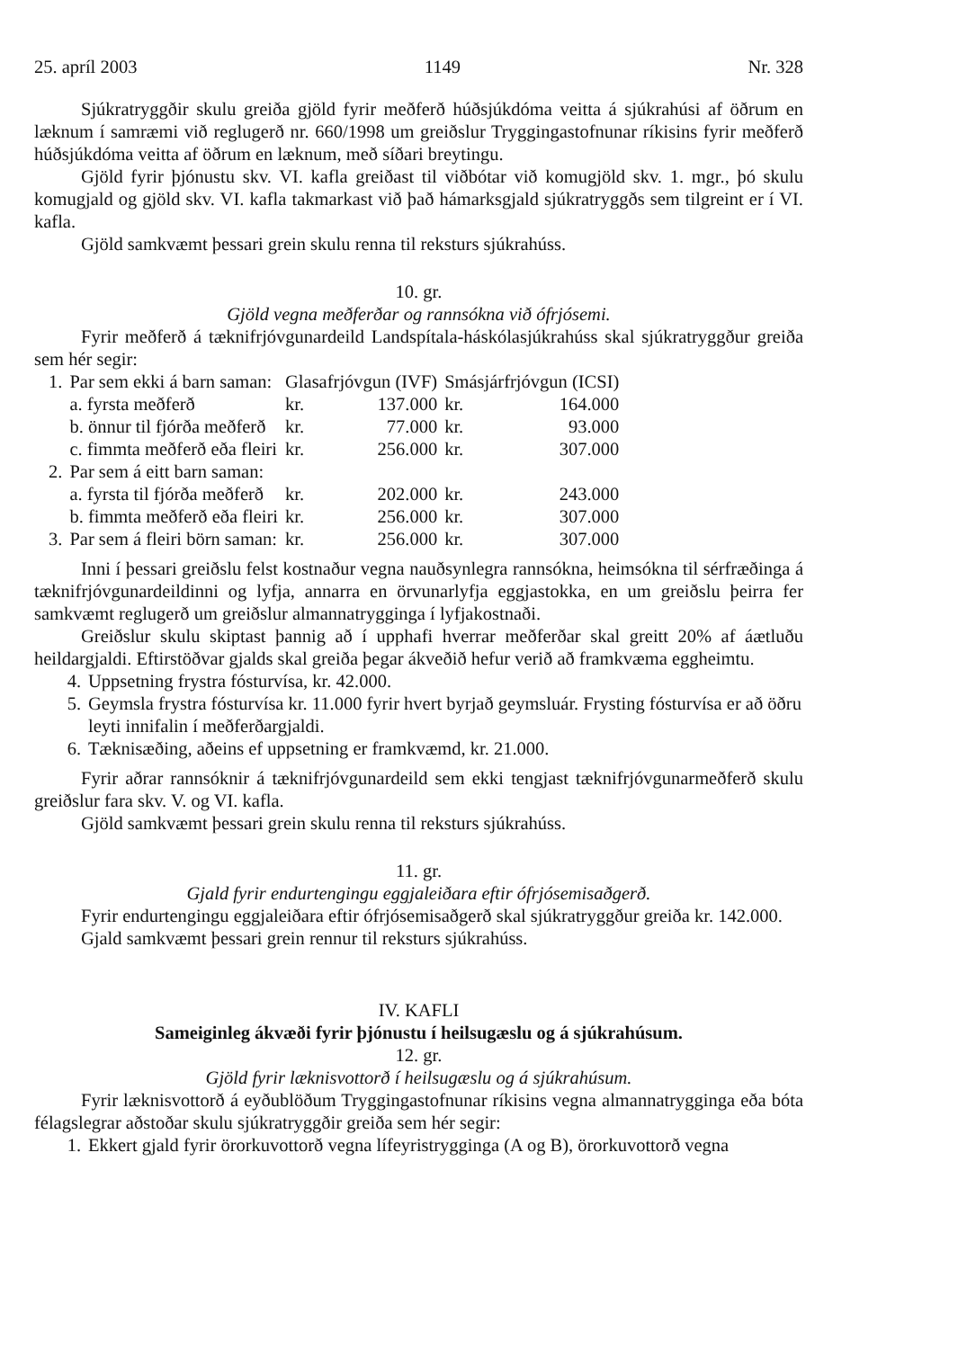25. apríl 2003 1149 Nr. 328
Sjúkratryggðir skulu greiða gjöld fyrir meðferð húðsjúkdóma veitta á sjúkrahúsi af öðrum en læknum í samræmi við reglugerð nr. 660/1998 um greiðslur Tryggingastofnunar ríkisins fyrir meðferð húðsjúkdóma veitta af öðrum en læknum, með síðari breytingu.
Gjöld fyrir þjónustu skv. VI. kafla greiðast til viðbótar við komugjöld skv. 1. mgr., þó skulu komugjald og gjöld skv. VI. kafla takmarkast við það hámarksgjald sjúkratryggðs sem tilgreint er í VI. kafla.
Gjöld samkvæmt þessari grein skulu renna til reksturs sjúkrahúss.
10. gr.
Gjöld vegna meðferðar og rannsókna við ófrjósemi.
Fyrir meðferð á tæknifrjóvgunardeild Landspítala-háskólasjúkrahúss skal sjúkratryggður greiða sem hér segir:
| 1. | Par sem ekki á barn saman: | Glasafrjóvgun (IVF) | | Smásjárfrjóvgun (ICSI) | |
| | a. fyrsta meðferð | kr. | 137.000 | kr. | 164.000 |
| | b. önnur til fjórða meðferð | kr. | 77.000 | kr. | 93.000 |
| | c. fimmta meðferð eða fleiri | kr. | 256.000 | kr. | 307.000 |
| 2. | Par sem á eitt barn saman: | | | | |
| | a. fyrsta til fjórða meðferð | kr. | 202.000 | kr. | 243.000 |
| | b. fimmta meðferð eða fleiri | kr. | 256.000 | kr. | 307.000 |
| 3. | Par sem á fleiri börn saman: | kr. | 256.000 | kr. | 307.000 |
Inni í þessari greiðslu felst kostnaður vegna nauðsynlegra rannsókna, heimsókna til sérfræðinga á tæknifrjóvgunardeildinni og lyfja, annarra en örvunarlyfja eggjastokka, en um greiðslu þeirra fer samkvæmt reglugerð um greiðslur almannatrygginga í lyfjakostnaði.
Greiðslur skulu skiptast þannig að í upphafi hverrar meðferðar skal greitt 20% af áætluðu heildargjaldi. Eftirstöðvar gjalds skal greiða þegar ákveðið hefur verið að framkvæma eggheimtu.
4. Uppsetning frystra fósturvísa, kr. 42.000.
5. Geymsla frystra fósturvísa kr. 11.000 fyrir hvert byrjað geymsluár. Frysting fósturvísa er að öðru leyti innifalin í meðferðargjaldi.
6. Tæknisæðing, aðeins ef uppsetning er framkvæmd, kr. 21.000.
Fyrir aðrar rannsóknir á tæknifrjóvgunardeild sem ekki tengjast tæknifrjóvgunarmeðferð skulu greiðslur fara skv. V. og VI. kafla.
Gjöld samkvæmt þessari grein skulu renna til reksturs sjúkrahúss.
11. gr.
Gjald fyrir endurtengingu eggjaleiðara eftir ófrjósemisaðgerð.
Fyrir endurtengingu eggjaleiðara eftir ófrjósemisaðgerð skal sjúkratryggður greiða kr. 142.000.
Gjald samkvæmt þessari grein rennur til reksturs sjúkrahúss.
IV. KAFLI
Sameiginleg ákvæði fyrir þjónustu í heilsugæslu og á sjúkrahúsum.
12. gr.
Gjöld fyrir læknisvottorð í heilsugæslu og á sjúkrahúsum.
Fyrir læknisvottorð á eyðublöðum Tryggingastofnunar ríkisins vegna almannatrygginga eða bóta félagslegrar aðstoðar skulu sjúkratryggðir greiða sem hér segir:
1. Ekkert gjald fyrir örorkuvottorð vegna lífeyristrygginga (A og B), örorkuvottorð vegna